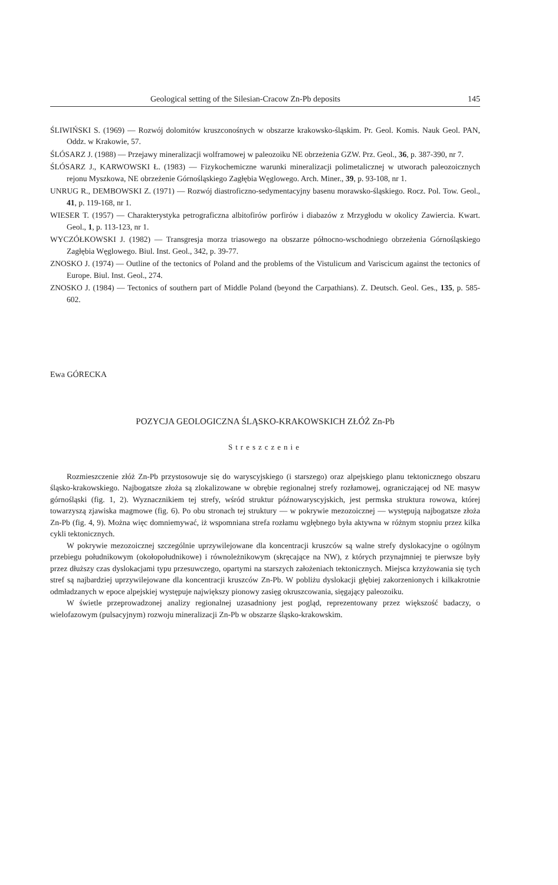Geological setting of the Silesian-Cracow Zn-Pb deposits 145
ŚLIWIŃSKI S. (1969) — Rozwój dolomitów kruszconośnych w obszarze krakowsko-śląskim. Pr. Geol. Komis. Nauk Geol. PAN, Oddz. w Krakowie, 57.
ŚLÓSARZ J. (1988) — Przejawy mineralizacji wolframowej w paleozoiku NE obrzeżenia GZW. Prz. Geol., 36, p. 387-390, nr 7.
ŚLÓSARZ J., KARWOWSKI Ł. (1983) — Fizykochemiczne warunki mineralizacji polimetalicznej w utworach paleozoicznych rejonu Myszkowa, NE obrzeżenie Górnośląskiego Zagłębia Węglowego. Arch. Miner., 39, p. 93-108, nr 1.
UNRUG R., DEMBOWSKI Z. (1971) — Rozwój diastroficzno-sedymentacyjny basenu morawsko-śląskiego. Rocz. Pol. Tow. Geol., 41, p. 119-168, nr 1.
WIESER T. (1957) — Charakterystyka petrograficzna albitofirów porfirów i diabazów z Mrzygłodu w okolicy Zawiercia. Kwart. Geol., 1, p. 113-123, nr 1.
WYCZÓŁKOWSKI J. (1982) — Transgresja morza triasowego na obszarze północno-wschodniego obrzeżenia Górnośląskiego Zagłębia Węglowego. Biul. Inst. Geol., 342, p. 39-77.
ZNOSKO J. (1974) — Outline of the tectonics of Poland and the problems of the Vistulicum and Variscicum against the tectonics of Europe. Biul. Inst. Geol., 274.
ZNOSKO J. (1984) — Tectonics of southern part of Middle Poland (beyond the Carpathians). Z. Deutsch. Geol. Ges., 135, p. 585-602.
Ewa GÓRECKA
POZYCJA GEOLOGICZNA ŚLĄSKO-KRAKOWSKICH ZŁÓŻ Zn-Pb
Streszczenie
Rozmieszczenie złóż Zn-Pb przystosowuje się do waryscyjskiego (i starszego) oraz alpejskiego planu tektonicznego obszaru śląsko-krakowskiego. Najbogatsze złoża są zlokalizowane w obrębie regionalnej strefy rozłamowej, ograniczającej od NE masyw górnośląski (fig. 1, 2). Wyznacznikiem tej strefy, wśród struktur późnowaryscyjskich, jest permska struktura rowowa, której towarzyszą zjawiska magmowe (fig. 6). Po obu stronach tej struktury — w pokrywie mezozoicznej — występują najbogatsze złoża Zn-Pb (fig. 4, 9). Można więc domniemywać, iż wspomniana strefa rozłamu wgłębnego była aktywna w różnym stopniu przez kilka cykli tektonicznych.
W pokrywie mezozoicznej szczególnie uprzywilejowane dla koncentracji kruszców są walne strefy dyslokacyjne o ogólnym przebiegu południkowym (okołopołudnikowe) i równoleżnikowym (skręcające na NW), z których przynajmniej te pierwsze były przez dłuższy czas dyslokacjami typu przesuwczego, opartymi na starszych założeniach tektonicznych. Miejsca krzyżowania się tych stref są najbardziej uprzywilejowane dla koncentracji kruszców Zn-Pb. W pobliżu dyslokacji głębiej zakorzenionych i kilkakrotnie odmładzanych w epoce alpejskiej występuje największy pionowy zasięg okruszcowania, sięgający paleozoiku.
W świetle przeprowadzonej analizy regionalnej uzasadniony jest pogląd, reprezentowany przez większość badaczy, o wielofazowym (pulsacyjnym) rozwoju mineralizacji Zn-Pb w obszarze śląsko-krakowskim.